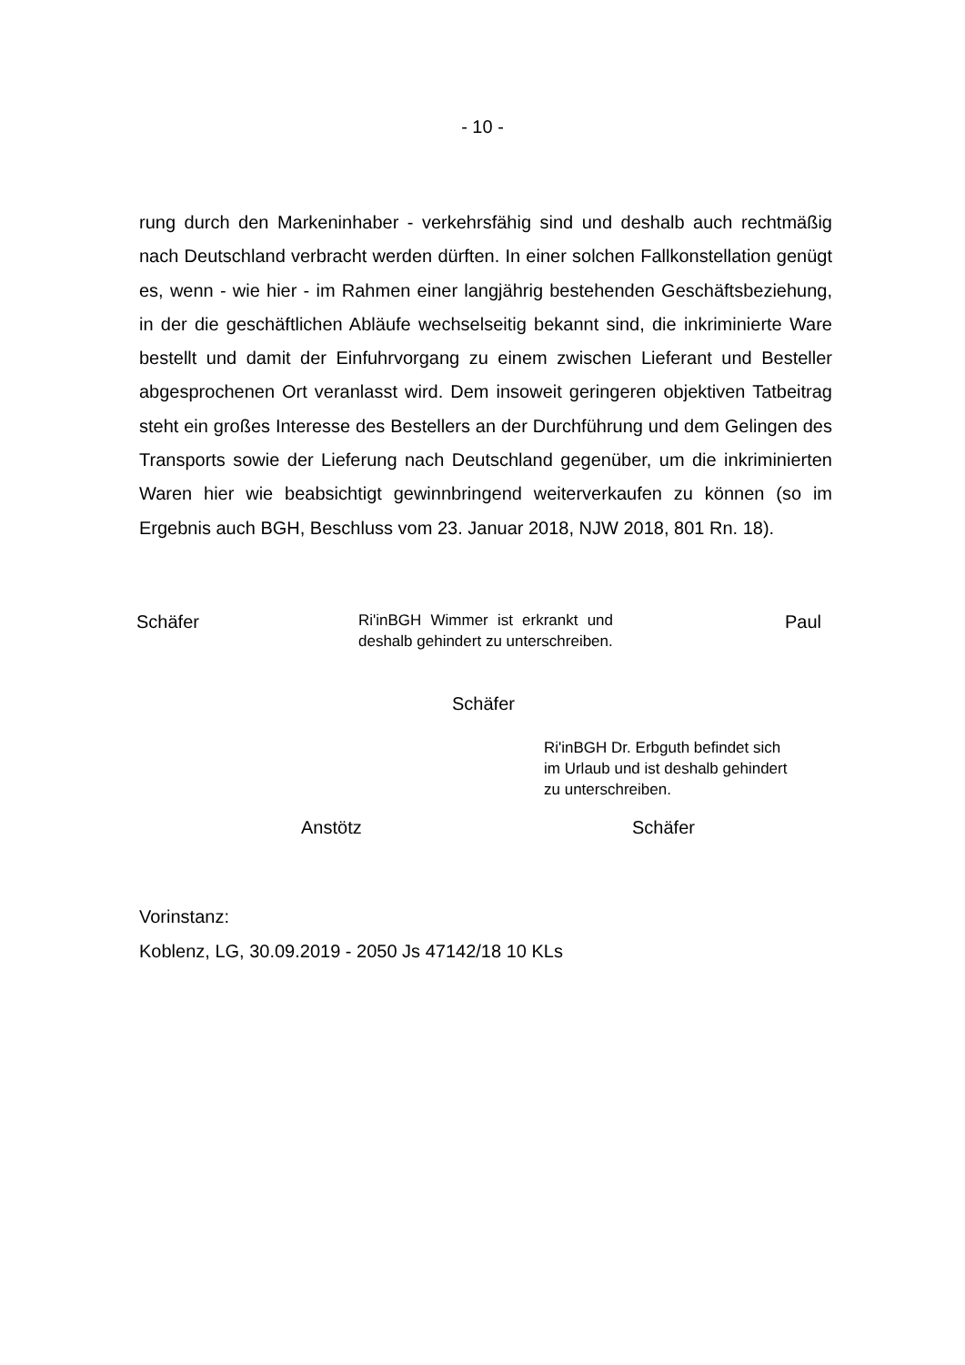- 10 -
rung durch den Markeninhaber - verkehrsfähig sind und deshalb auch rechtmä­ßig nach Deutschland verbracht werden dürften. In einer solchen Fallkonstella­tion genügt es, wenn - wie hier - im Rahmen einer langjährig bestehenden Ge­schäftsbeziehung, in der die geschäftlichen Abläufe wechselseitig bekannt sind, die inkriminierte Ware bestellt und damit der Einfuhrvorgang zu einem zwischen Lieferant und Besteller abgesprochenen Ort veranlasst wird. Dem insoweit gerin­geren objektiven Tatbeitrag steht ein großes Interesse des Bestellers an der Durchführung und dem Gelingen des Transports sowie der Lieferung nach Deutschland gegenüber, um die inkriminierten Waren hier wie beabsichtigt ge­winnbringend weiterverkaufen zu können (so im Ergebnis auch BGH, Beschluss vom 23. Januar 2018, NJW 2018, 801 Rn. 18).
Schäfer
Ri'inBGH Wimmer ist erkrankt und deshalb gehindert zu unter­schreiben.
Paul
Schäfer
Ri'inBGH Dr. Erbguth befindet sich im Urlaub und ist deshalb gehindert zu unterschreiben.
Anstötz Schäfer
Vorinstanz:
Koblenz, LG, 30.09.2019 - 2050 Js 47142/18 10 KLs